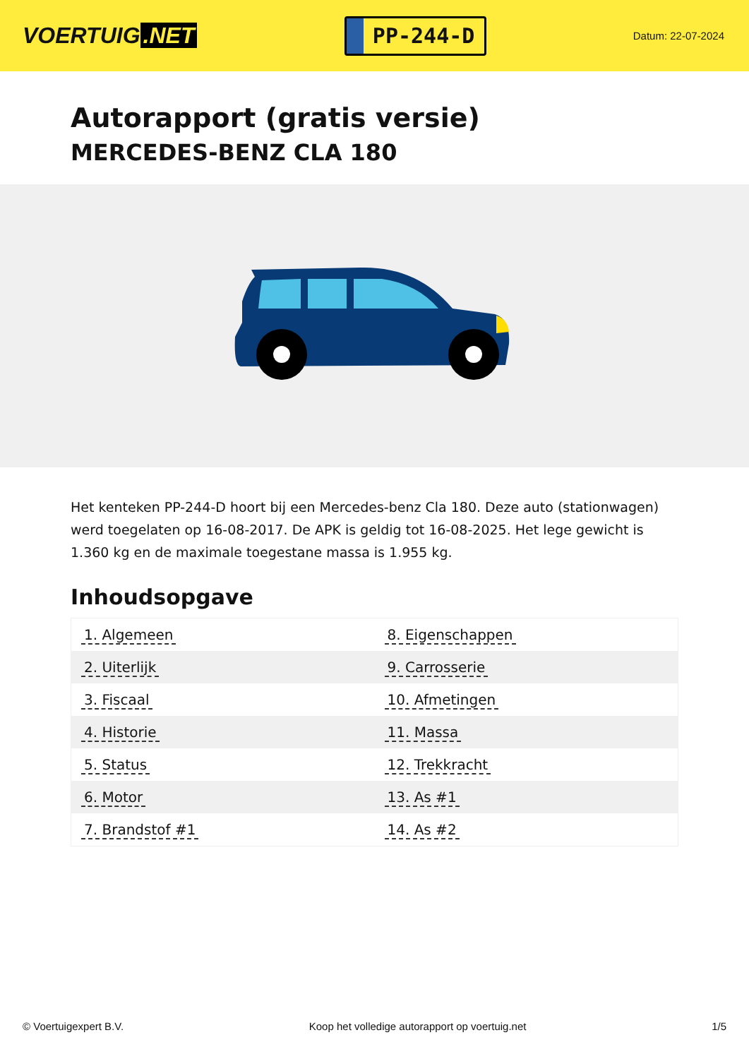VOERTUIG.NET
PP-244-D
Datum: 22-07-2024
Autorapport (gratis versie)
MERCEDES-BENZ CLA 180
Het kenteken PP-244-D hoort bij een Mercedes-benz Cla 180. Deze auto (stationwagen) werd toegelaten op 16-08-2017. De APK is geldig tot 16-08-2025. Het lege gewicht is 1.360 kg en de maximale toegestane massa is 1.955 kg.
Inhoudsopgave
| 1. Algemeen | 8. Eigenschappen |
| 2. Uiterlijk | 9. Carrosserie |
| 3. Fiscaal | 10. Afmetingen |
| 4. Historie | 11. Massa |
| 5. Status | 12. Trekkracht |
| 6. Motor | 13. As #1 |
| 7. Brandstof #1 | 14. As #2 |
© Voertuigexpert B.V. Koop het volledige autorapport op voertuig.net 1/5